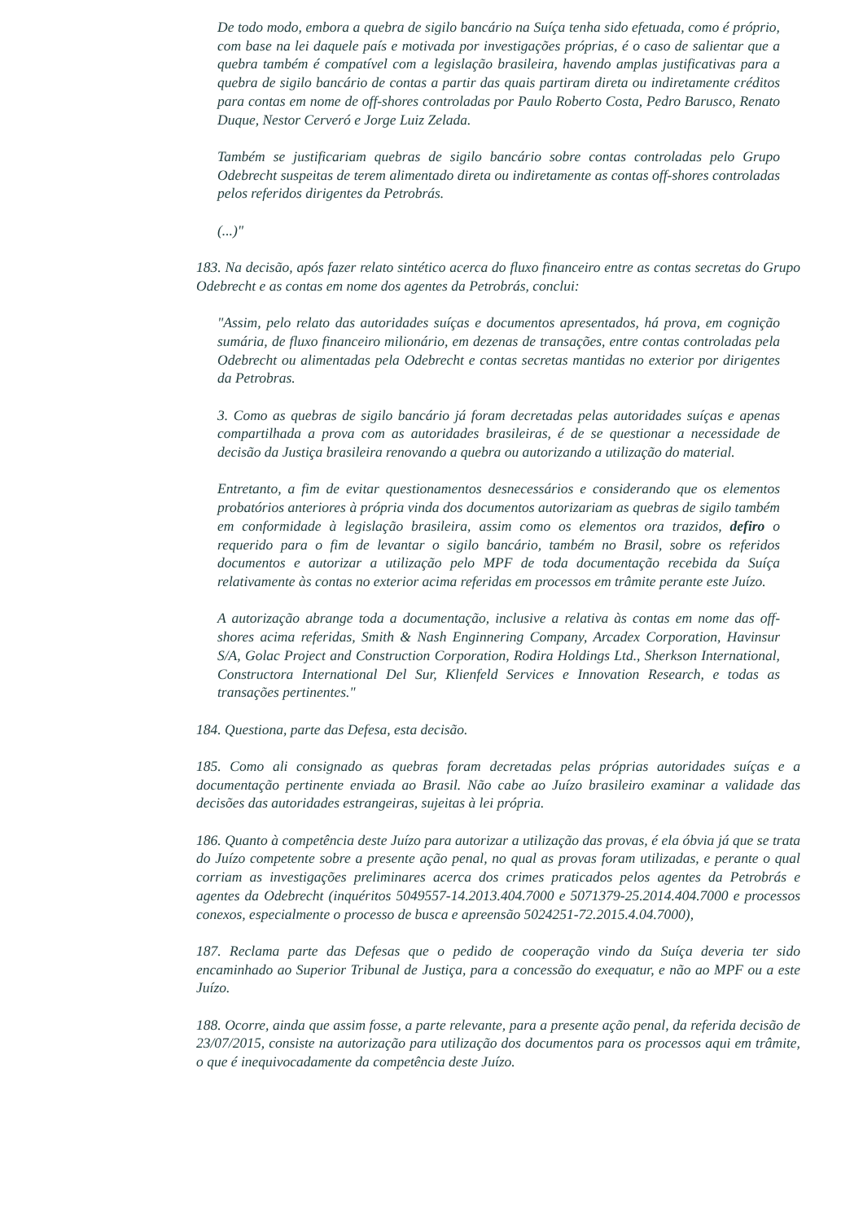De todo modo, embora a quebra de sigilo bancário na Suíça tenha sido efetuada, como é próprio, com base na lei daquele país e motivada por investigações próprias, é o caso de salientar que a quebra também é compatível com a legislação brasileira, havendo amplas justificativas para a quebra de sigilo bancário de contas a partir das quais partiram direta ou indiretamente créditos para contas em nome de off-shores controladas por Paulo Roberto Costa, Pedro Barusco, Renato Duque, Nestor Cerveró e Jorge Luiz Zelada.
Também se justificariam quebras de sigilo bancário sobre contas controladas pelo Grupo Odebrecht suspeitas de terem alimentado direta ou indiretamente as contas off-shores controladas pelos referidos dirigentes da Petrobrás.
(...)"
183. Na decisão, após fazer relato sintético acerca do fluxo financeiro entre as contas secretas do Grupo Odebrecht e as contas em nome dos agentes da Petrobrás, conclui:
"Assim, pelo relato das autoridades suíças e documentos apresentados, há prova, em cognição sumária, de fluxo financeiro milionário, em dezenas de transações, entre contas controladas pela Odebrecht ou alimentadas pela Odebrecht e contas secretas mantidas no exterior por dirigentes da Petrobras.
3. Como as quebras de sigilo bancário já foram decretadas pelas autoridades suíças e apenas compartilhada a prova com as autoridades brasileiras, é de se questionar a necessidade de decisão da Justiça brasileira renovando a quebra ou autorizando a utilização do material.
Entretanto, a fim de evitar questionamentos desnecessários e considerando que os elementos probatórios anteriores à própria vinda dos documentos autorizariam as quebras de sigilo também em conformidade à legislação brasileira, assim como os elementos ora trazidos, defiro o requerido para o fim de levantar o sigilo bancário, também no Brasil, sobre os referidos documentos e autorizar a utilização pelo MPF de toda documentação recebida da Suíça relativamente às contas no exterior acima referidas em processos em trâmite perante este Juízo.
A autorização abrange toda a documentação, inclusive a relativa às contas em nome das off-shores acima referidas, Smith & Nash Enginnering Company, Arcadex Corporation, Havinsur S/A, Golac Project and Construction Corporation, Rodira Holdings Ltd., Sherkson International, Constructora International Del Sur, Klienfeld Services e Innovation Research, e todas as transações pertinentes."
184. Questiona, parte das Defesa, esta decisão.
185. Como ali consignado as quebras foram decretadas pelas próprias autoridades suíças e a documentação pertinente enviada ao Brasil. Não cabe ao Juízo brasileiro examinar a validade das decisões das autoridades estrangeiras, sujeitas à lei própria.
186. Quanto à competência deste Juízo para autorizar a utilização das provas, é ela óbvia já que se trata do Juízo competente sobre a presente ação penal, no qual as provas foram utilizadas, e perante o qual corriam as investigações preliminares acerca dos crimes praticados pelos agentes da Petrobrás e agentes da Odebrecht (inquéritos 5049557-14.2013.404.7000 e 5071379-25.2014.404.7000 e processos conexos, especialmente o processo de busca e apreensão 5024251-72.2015.4.04.7000),
187. Reclama parte das Defesas que o pedido de cooperação vindo da Suíça deveria ter sido encaminhado ao Superior Tribunal de Justiça, para a concessão do exequatur, e não ao MPF ou a este Juízo.
188. Ocorre, ainda que assim fosse, a parte relevante, para a presente ação penal, da referida decisão de 23/07/2015, consiste na autorização para utilização dos documentos para os processos aqui em trâmite, o que é inequivocadamente da competência deste Juízo.